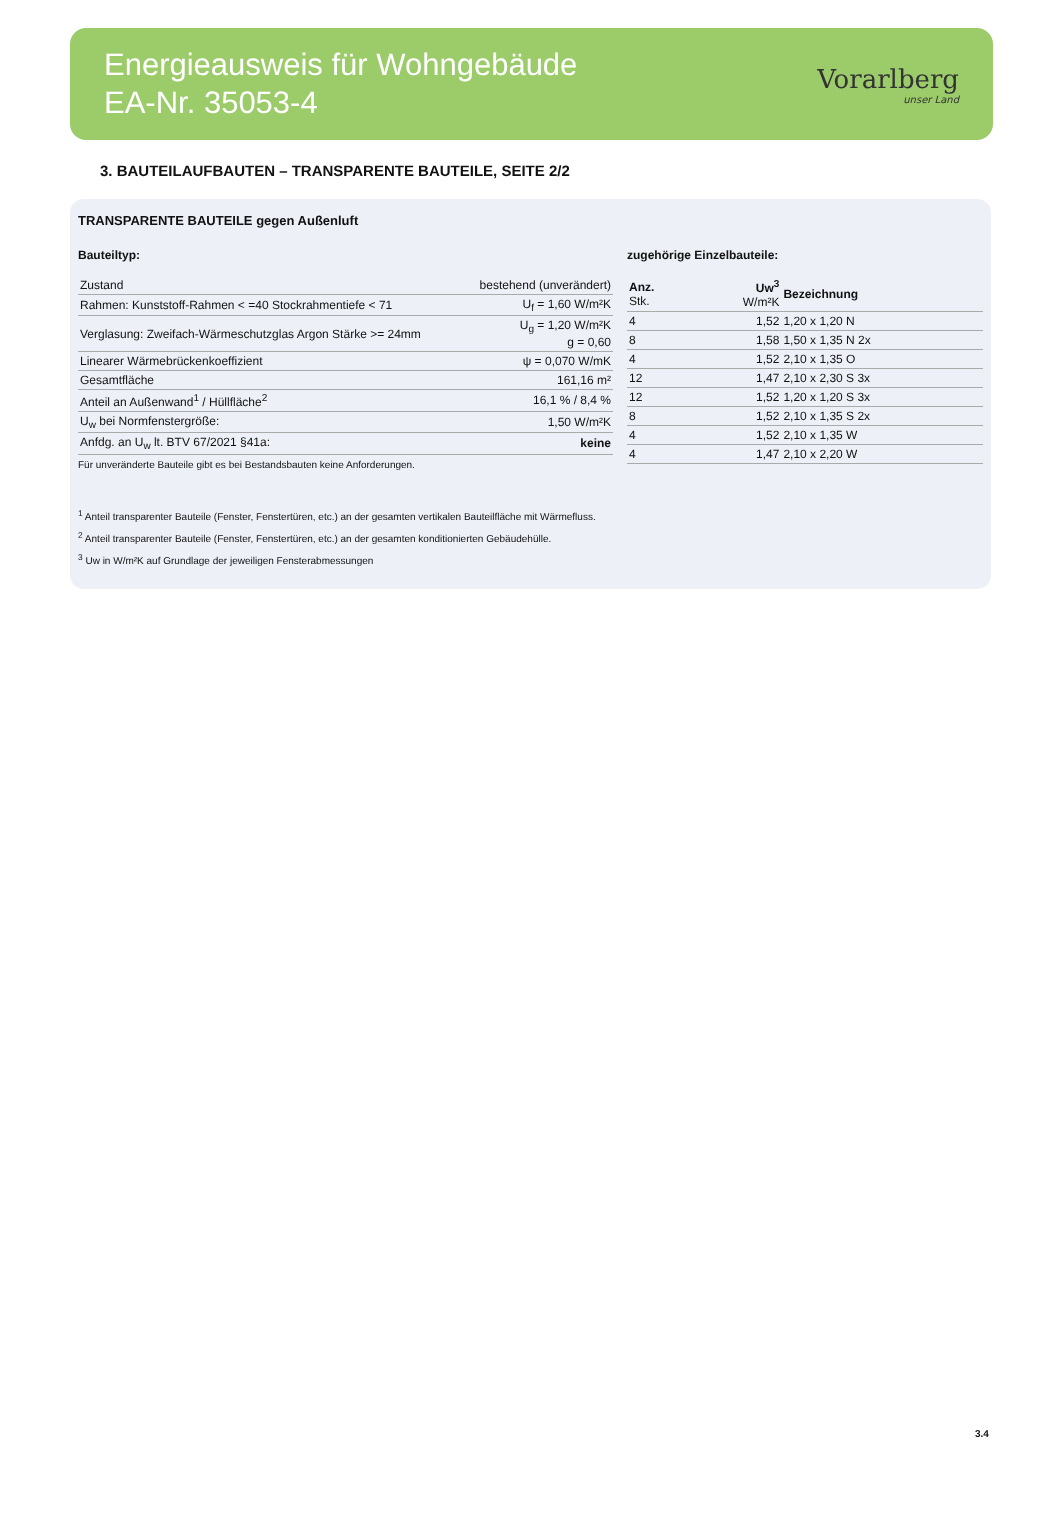Energieausweis für Wohngebäude
EA-Nr. 35053-4
Vorarlberg
unser Land
3. BAUTEILAUFBAUTEN – TRANSPARENTE BAUTEILE, SEITE 2/2
TRANSPARENTE BAUTEILE gegen Außenluft
Bauteiltyp:
| Zustand | bestehend (unverändert) |
| Rahmen: Kunststoff-Rahmen < =40 Stockrahmentiefe < 71 | U<sub>f</sub> = 1,60 W/m²K |
| Verglasung: Zweifach-Wärmeschutzglas Argon Stärke >= 24mm | U<sub>g</sub> = 1,20 W/m²K g = 0,60 |
| Linearer Wärmebrückenkoeffizient | ψ = 0,070 W/mK |
| Gesamtfläche | 161,16 m² |
| Anteil an Außenwand<sup>1</sup> / Hüllfläche<sup>2</sup> | 16,1 % / 8,4 % |
| U<sub>w</sub> bei Normfenstergröße: | 1,50 W/m²K |
| Anfdg. an U<sub>w</sub> lt. BTV 67/2021 §41a: | keine |
Für unveränderte Bauteile gibt es bei Bestandsbauten keine Anforderungen.
zugehörige Einzelbauteile:
| Anz. Stk. | Uw<sup>3</sup> W/m²K | Bezeichnung |
| --- | --- | --- |
| 4 | 1,52 | 1,20 x 1,20 N |
| 8 | 1,58 | 1,50 x 1,35 N 2x |
| 4 | 1,52 | 2,10 x 1,35 O |
| 12 | 1,47 | 2,10 x 2,30 S 3x |
| 12 | 1,52 | 1,20 x 1,20 S 3x |
| 8 | 1,52 | 2,10 x 1,35 S 2x |
| 4 | 1,52 | 2,10 x 1,35 W |
| 4 | 1,47 | 2,10 x 2,20 W |
<sup>1</sup> Anteil transparenter Bauteile (Fenster, Fenstertüren, etc.) an der gesamten vertikalen Bauteilfläche mit Wärmefluss.
<sup>2</sup> Anteil transparenter Bauteile (Fenster, Fenstertüren, etc.) an der gesamten konditionierten Gebäudehülle.
<sup>3</sup> Uw in W/m²K auf Grundlage der jeweiligen Fensterabmessungen
3.4